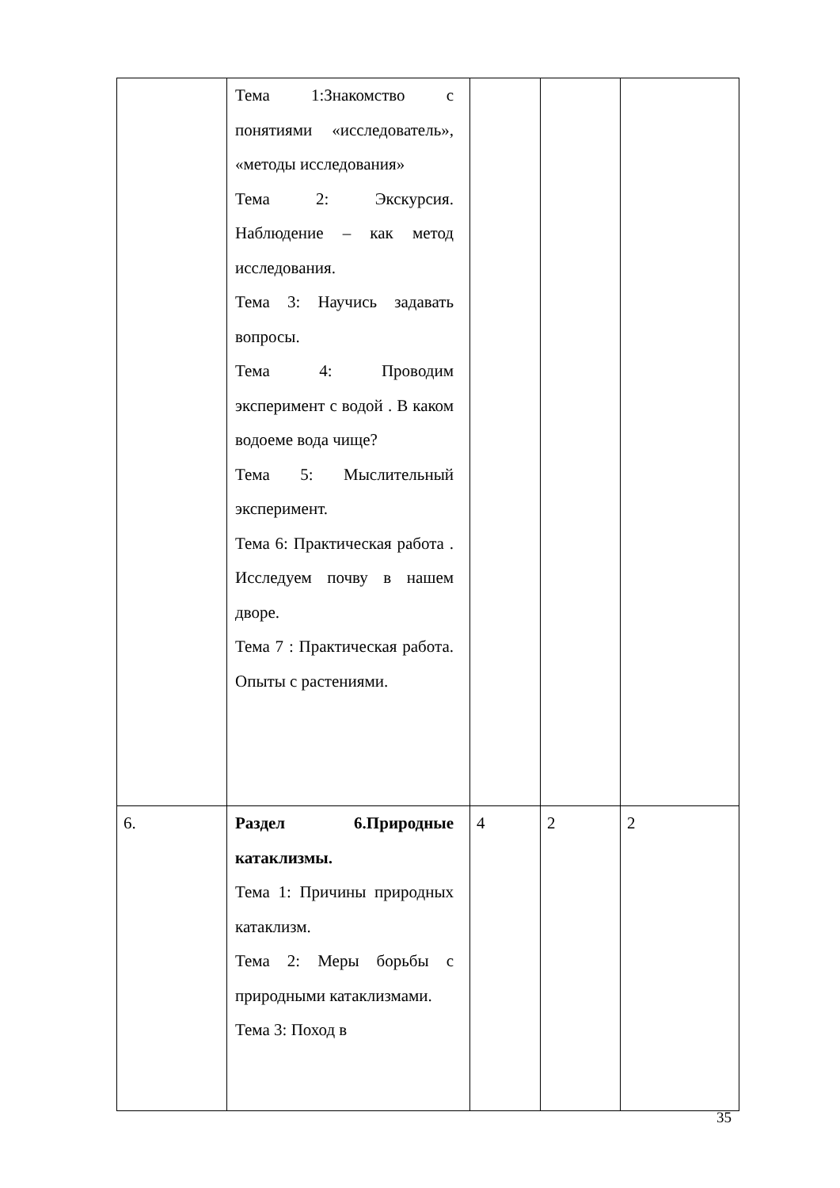| | Тема 1:Знакомство с понятиями «исследователь», «методы исследования» Тема 2: Экскурсия. Наблюдение – как метод исследования. Тема 3: Научись задавать вопросы. Тема 4: Проводим эксперимент с водой . В каком водоеме вода чище? Тема 5: Мыслительный эксперимент. Тема 6: Практическая работа . Исследуем почву в нашем дворе. Тема 7 : Практическая работа. Опыты с растениями. | | | |
| 6. | Раздел 6.Природные катаклизмы. Тема 1: Причины природных катаклизм. Тема 2: Меры борьбы с природными катаклизмами. Тема 3: Поход в | 4 | 2 | 2 |
35